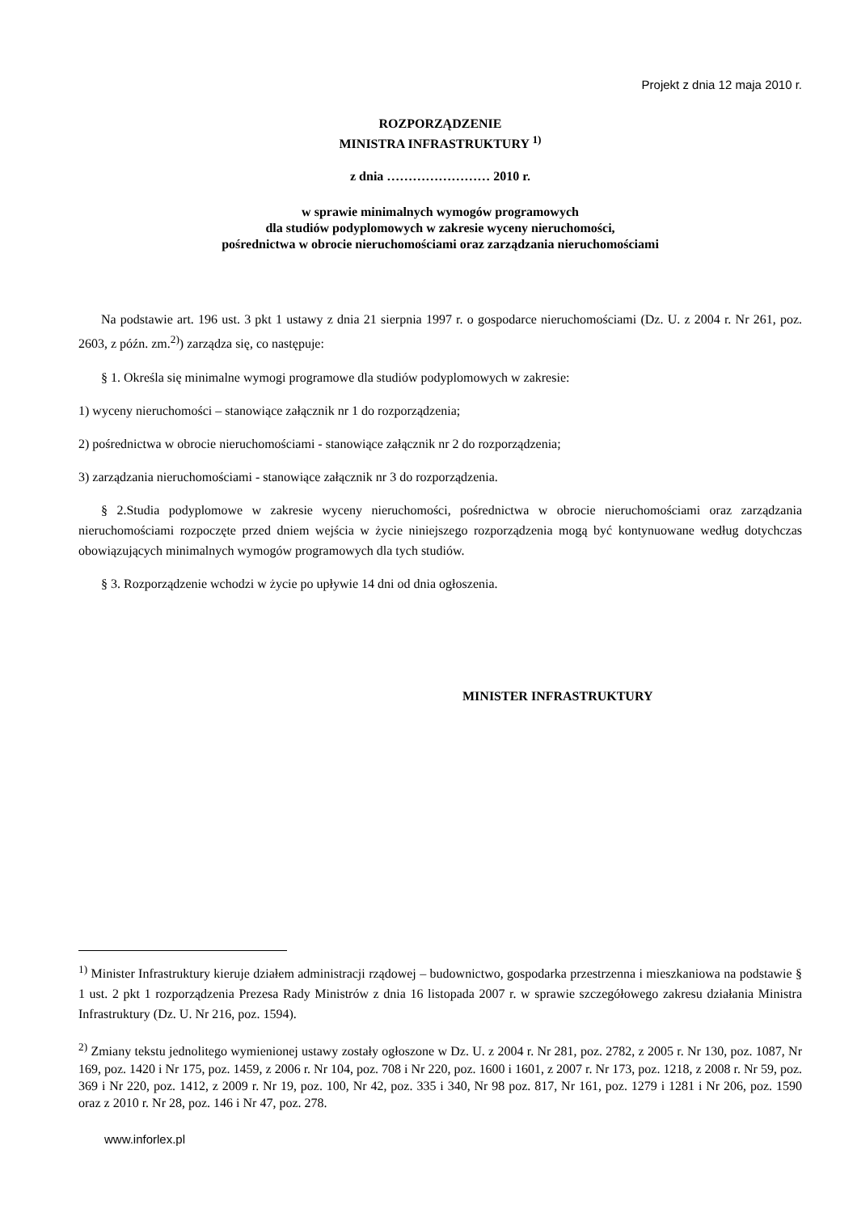Projekt z dnia 12 maja 2010 r.
ROZPORZĄDZENIE
MINISTRA INFRASTRUKTURY <sup>1)</sup>
z dnia …………………… 2010 r.
w sprawie minimalnych wymogów programowych
dla studiów podyplomowych w zakresie wyceny nieruchomości,
pośrednictwa w obrocie nieruchomościami oraz zarządzania nieruchomościami
Na podstawie art. 196 ust. 3 pkt 1 ustawy z dnia 21 sierpnia 1997 r. o gospodarce nieruchomościami (Dz. U. z 2004 r. Nr 261, poz. 2603, z późn. zm.<sup>2)</sup>) zarządza się, co następuje:
§ 1. Określa się minimalne wymogi programowe dla studiów podyplomowych w zakresie:
1) wyceny nieruchomości – stanowiące załącznik nr 1 do rozporządzenia;
2) pośrednictwa w obrocie nieruchomościami - stanowiące załącznik nr 2 do rozporządzenia;
3) zarządzania nieruchomościami - stanowiące załącznik nr 3 do rozporządzenia.
§ 2.Studia podyplomowe w zakresie wyceny nieruchomości, pośrednictwa w obrocie nieruchomościami oraz zarządzania nieruchomościami rozpoczęte przed dniem wejścia w życie niniejszego rozporządzenia mogą być kontynuowane według dotychczas obowiązujących minimalnych wymogów programowych dla tych studiów.
§ 3. Rozporządzenie wchodzi w życie po upływie 14 dni od dnia ogłoszenia.
MINISTER INFRASTRUKTURY
<sup>1)</sup> Minister Infrastruktury kieruje działem administracji rządowej – budownictwo, gospodarka przestrzenna i mieszkaniowa na podstawie § 1 ust. 2 pkt 1 rozporządzenia Prezesa Rady Ministrów z dnia 16 listopada 2007 r. w sprawie szczegółowego zakresu działania Ministra Infrastruktury (Dz. U. Nr 216, poz. 1594).
<sup>2)</sup> Zmiany tekstu jednolitego wymienionej ustawy zostały ogłoszone w Dz. U. z 2004 r. Nr 281, poz. 2782, z 2005 r. Nr 130, poz. 1087, Nr 169, poz. 1420 i Nr 175, poz. 1459, z 2006 r. Nr 104, poz. 708 i Nr 220, poz. 1600 i 1601, z 2007 r. Nr 173, poz. 1218, z 2008 r. Nr 59, poz. 369 i Nr 220, poz. 1412, z 2009 r. Nr 19, poz. 100, Nr 42, poz. 335 i 340, Nr 98 poz. 817, Nr 161, poz. 1279 i 1281 i Nr 206, poz. 1590 oraz z 2010 r. Nr 28, poz. 146 i Nr 47, poz. 278.
www.inforlex.pl